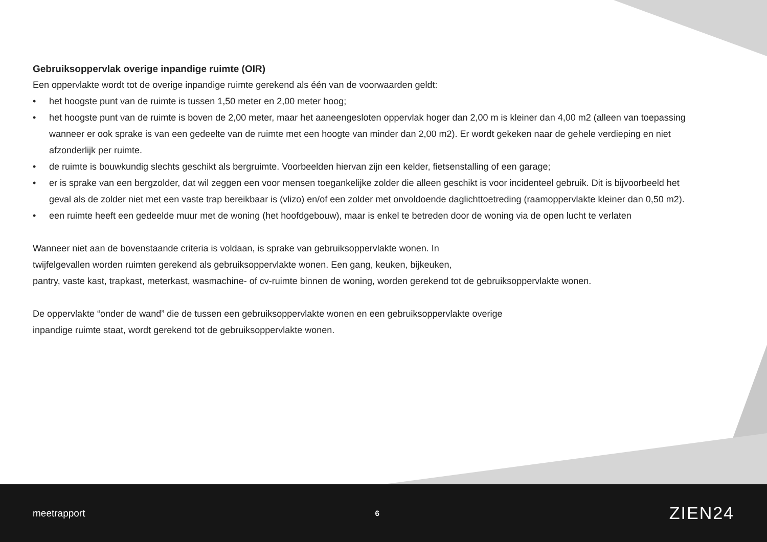Gebruiksoppervlak overige inpandige ruimte (OIR)
Een oppervlakte wordt tot de overige inpandige ruimte gerekend als één van de voorwaarden geldt:
• het hoogste punt van de ruimte is tussen 1,50 meter en 2,00 meter hoog;
• het hoogste punt van de ruimte is boven de 2,00 meter, maar het aaneengesloten oppervlak hoger dan 2,00 m is kleiner dan 4,00 m2 (alleen van toepassing wanneer er ook sprake is van een gedeelte van de ruimte met een hoogte van minder dan 2,00 m2). Er wordt gekeken naar de gehele verdieping en niet afzonderlijk per ruimte.
• de ruimte is bouwkundig slechts geschikt als bergruimte. Voorbeelden hiervan zijn een kelder, fietsenstalling of een garage;
• er is sprake van een bergzolder, dat wil zeggen een voor mensen toegankelijke zolder die alleen geschikt is voor incidenteel gebruik. Dit is bijvoorbeeld het geval als de zolder niet met een vaste trap bereikbaar is (vlizo) en/of een zolder met onvoldoende daglichttoetreding (raamoppervlakte kleiner dan 0,50 m2).
• een ruimte heeft een gedeelde muur met de woning (het hoofdgebouw), maar is enkel te betreden door de woning via de open lucht te verlaten
Wanneer niet aan de bovenstaande criteria is voldaan, is sprake van gebruiksoppervlakte wonen. In
twijfelgevallen worden ruimten gerekend als gebruiksoppervlakte wonen. Een gang, keuken, bijkeuken,
pantry, vaste kast, trapkast, meterkast, wasmachine- of cv-ruimte binnen de woning, worden gerekend tot de gebruiksoppervlakte wonen.
De oppervlakte “onder de wand” die de tussen een gebruiksoppervlakte wonen en een gebruiksoppervlakte overige
inpandige ruimte staat, wordt gerekend tot de gebruiksoppervlakte wonen.
meetrapport 6 ZIEN24